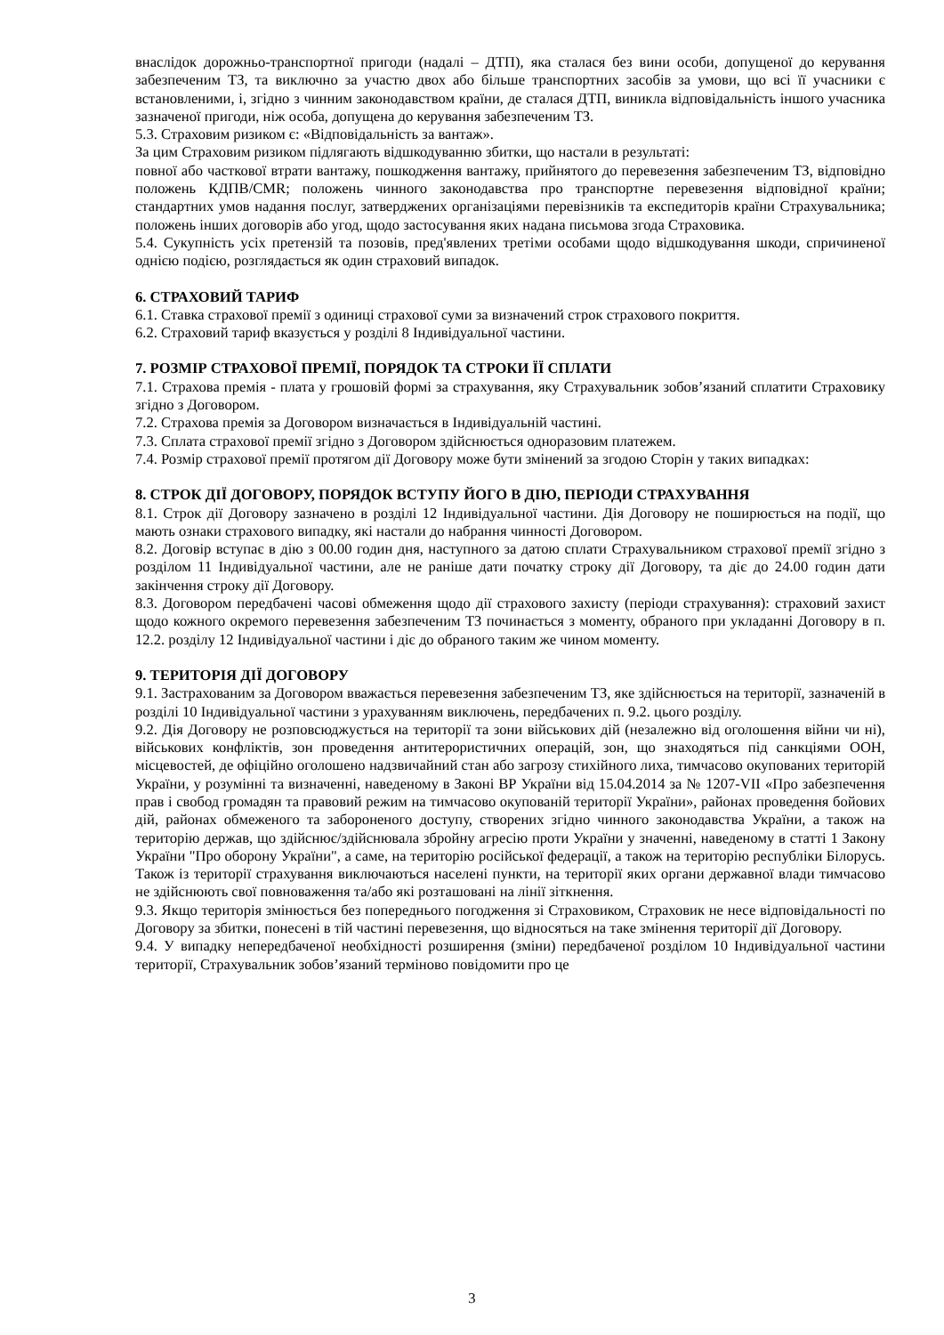внаслідок дорожньо-транспортної пригоди (надалі – ДТП), яка сталася без вини особи, допущеної до керування забезпеченим ТЗ, та виключно за участю двох або більше транспортних засобів за умови, що всі її учасники є встановленими, і, згідно з чинним законодавством країни, де сталася ДТП, виникла відповідальність іншого учасника зазначеної пригоди, ніж особа, допущена до керування забезпеченим ТЗ.
5.3. Страховим ризиком є: «Відповідальність за вантаж».
За цим Страховим ризиком підлягають відшкодуванню збитки, що настали в результаті:
повної або часткової втрати вантажу, пошкодження вантажу, прийнятого до перевезення забезпеченим ТЗ, відповідно положень КДПВ/CMR; положень чинного законодавства про транспортне перевезення відповідної країни; стандартних умов надання послуг, затверджених організаціями перевізників та експедиторів країни Страхувальника; положень інших договорів або угод, щодо застосування яких надана письмова згода Страховика.
5.4. Сукупність усіх претензій та позовів, пред'явлених третіми особами щодо відшкодування шкоди, спричиненої однією подією, розглядається як один страховий випадок.
6. СТРАХОВИЙ ТАРИФ
6.1. Ставка страхової премії з одиниці страхової суми за визначений строк страхового покриття.
6.2. Страховий тариф вказується у розділі 8 Індивідуальної частини.
7. РОЗМІР СТРАХОВОЇ ПРЕМІЇ, ПОРЯДОК ТА СТРОКИ ЇЇ СПЛАТИ
7.1. Страхова премія - плата у грошовій формі за страхування, яку Страхувальник зобов’язаний сплатити Страховику згідно з Договором.
7.2. Страхова премія за Договором визначається в Індивідуальній частині.
7.3. Сплата страхової премії згідно з Договором здійснюється одноразовим платежем.
7.4. Розмір страхової премії протягом дії Договору може бути змінений за згодою Сторін у таких випадках:
8. СТРОК ДІЇ ДОГОВОРУ, ПОРЯДОК ВСТУПУ ЙОГО В ДІЮ, ПЕРІОДИ СТРАХУВАННЯ
8.1. Строк дії Договору зазначено в розділі 12 Індивідуальної частини. Дія Договору не поширюється на події, що мають ознаки страхового випадку, які настали до набрання чинності Договором.
8.2. Договір вступає в дію з 00.00 годин дня, наступного за датою сплати Страхувальником страхової премії згідно з розділом 11 Індивідуальної частини, але не раніше дати початку строку дії Договору, та діє до 24.00 годин дати закінчення строку дії Договору.
8.3. Договором передбачені часові обмеження щодо дії страхового захисту (періоди страхування): страховий захист щодо кожного окремого перевезення забезпеченим ТЗ починається з моменту, обраного при укладанні Договору в п. 12.2. розділу 12 Індивідуальної частини і діє до обраного таким же чином моменту.
9. ТЕРИТОРІЯ ДІЇ ДОГОВОРУ
9.1. Застрахованим за Договором вважається перевезення забезпеченим ТЗ, яке здійснюється на території, зазначеній в розділі 10 Індивідуальної частини з урахуванням виключень, передбачених п. 9.2. цього розділу.
9.2. Дія Договору не розповсюджується на території та зони військових дій (незалежно від оголошення війни чи ні), військових конфліктів, зон проведення антитерористичних операцій, зон, що знаходяться під санкціями ООН, місцевостей, де офіційно оголошено надзвичайний стан або загрозу стихійного лиха, тимчасово окупованих територій України, у розумінні та визначенні, наведеному в Законі ВР України від 15.04.2014 за № 1207-VII «Про забезпечення прав і свобод громадян та правовий режим на тимчасово окупованій території України», районах проведення бойових дій, районах обмеженого та забороненого доступу, створених згідно чинного законодавства України, а також на територію держав, що здійснює/здійснювала збройну агресію проти України у значенні, наведеному в статті 1 Закону України "Про оборону України", а саме, на територію російської федерації, а також на територію республіки Білорусь. Також із території страхування виключаються населені пункти, на території яких органи державної влади тимчасово не здійснюють свої повноваження та/або які розташовані на лінії зіткнення.
9.3. Якщо територія змінюється без попереднього погодження зі Страховиком, Страховик не несе відповідальності по Договору за збитки, понесені в тій частині перевезення, що відносяться на таке змінення території дії Договору.
9.4. У випадку непередбаченої необхідності розширення (зміни) передбаченої розділом 10 Індивідуальної частини території, Страхувальник зобов’язаний терміново повідомити про це
3